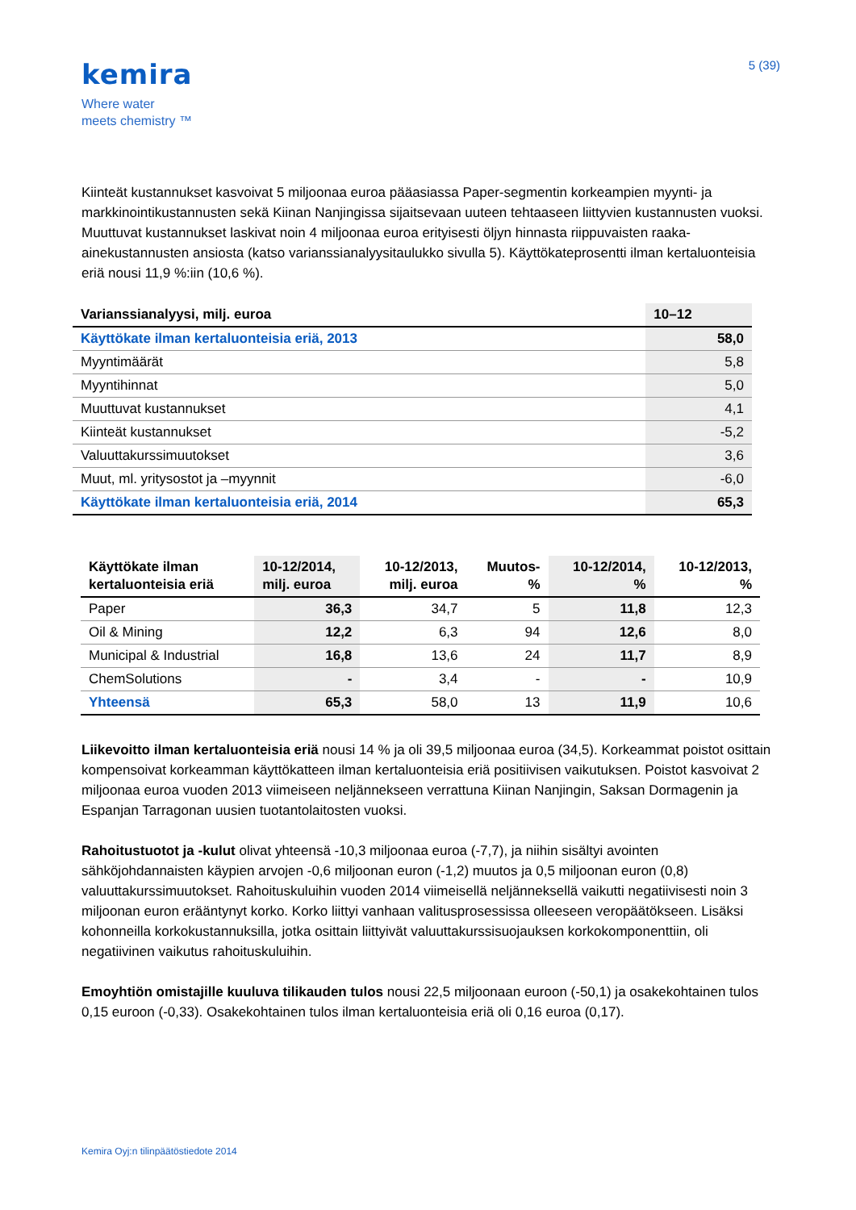kemira
Where water
meets chemistry ™
5 (39)
Kiinteät kustannukset kasvoivat 5 miljoonaa euroa pääasiassa Paper-segmentin korkeampien myynti- ja markkinointikustannusten sekä Kiinan Nanjingissa sijaitsevaan uuteen tehtaaseen liittyvien kustannusten vuoksi. Muuttuvat kustannukset laskivat noin 4 miljoonaa euroa erityisesti öljyn hinnasta riippuvaisten raaka-ainekustannusten ansiosta (katso varianssianalyysitaulukko sivulla 5). Käyttökateprosentti ilman kertaluonteisia eriä nousi 11,9 %:iin (10,6 %).
| Varianssianalyysi, milj. euroa | 10–12 |
| --- | --- |
| Käyttökate ilman kertaluonteisia eriä, 2013 | 58,0 |
| Myyntimäärät | 5,8 |
| Myyntihinnat | 5,0 |
| Muuttuvat kustannukset | 4,1 |
| Kiinteät kustannukset | -5,2 |
| Valuuttakurssimuutokset | 3,6 |
| Muut, ml. yritysostot ja –myynnit | -6,0 |
| Käyttökate ilman kertaluonteisia eriä, 2014 | 65,3 |
| Käyttökate ilman kertaluonteisia eriä | 10-12/2014, milj. euroa | 10-12/2013, milj. euroa | Muutos- % | 10-12/2014, % | 10-12/2013, % |
| --- | --- | --- | --- | --- | --- |
| Paper | 36,3 | 34,7 | 5 | 11,8 | 12,3 |
| Oil & Mining | 12,2 | 6,3 | 94 | 12,6 | 8,0 |
| Municipal & Industrial | 16,8 | 13,6 | 24 | 11,7 | 8,9 |
| ChemSolutions | - | 3,4 | - | - | 10,9 |
| Yhteensä | 65,3 | 58,0 | 13 | 11,9 | 10,6 |
Liikevoitto ilman kertaluonteisia eriä nousi 14 % ja oli 39,5 miljoonaa euroa (34,5). Korkeammat poistot osittain kompensoivat korkeamman käyttökatteen ilman kertaluonteisia eriä positiivisen vaikutuksen. Poistot kasvoivat 2 miljoonaa euroa vuoden 2013 viimeiseen neljännekseen verrattuna Kiinan Nanjingin, Saksan Dormagenin ja Espanjan Tarragonan uusien tuotantolaitosten vuoksi.
Rahoitustuotot ja -kulut olivat yhteensä -10,3 miljoonaa euroa (-7,7), ja niihin sisältyi avointen sähköjohdannaisten käypien arvojen -0,6 miljoonan euron (-1,2) muutos ja 0,5 miljoonan euron (0,8) valuuttakurssimuutokset. Rahoituskuluihin vuoden 2014 viimeisellä neljänneksellä vaikutti negatiivisesti noin 3 miljoonan euron erääntynyt korko. Korko liittyi vanhaan valitusprosessissa olleeseen veropäätökseen. Lisäksi kohonneilla korkokustannuksilla, jotka osittain liittyivät valuuttakurssisuojauksen korkokomponenttiin, oli negatiivinen vaikutus rahoituskuluihin.
Emoyhtiön omistajille kuuluva tilikauden tulos nousi 22,5 miljoonaan euroon (-50,1) ja osakekohtainen tulos 0,15 euroon (-0,33). Osakekohtainen tulos ilman kertaluonteisia eriä oli 0,16 euroa (0,17).
Kemira Oyj:n tilinpäätöstiedote 2014